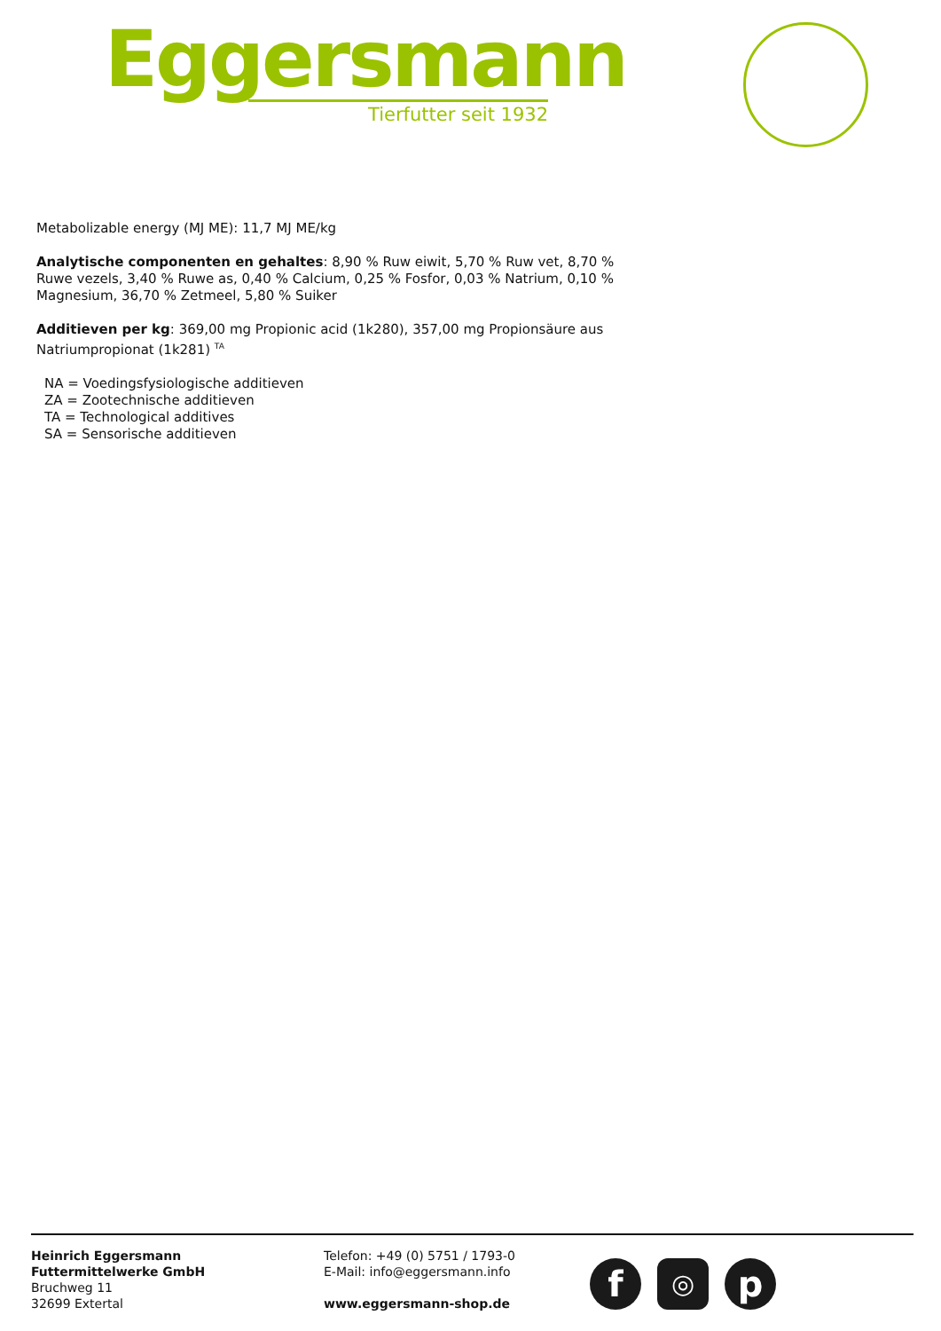Eggersmann
Tierfutter seit 1932
Metabolizable energy (MJ ME): 11,7 MJ ME/kg
Analytische componenten en gehaltes: 8,90 % Ruw eiwit, 5,70 % Ruw vet, 8,70 % Ruwe vezels, 3,40 % Ruwe as, 0,40 % Calcium, 0,25 % Fosfor, 0,03 % Natrium, 0,10 % Magnesium, 36,70 % Zetmeel, 5,80 % Suiker
Additieven per kg: 369,00 mg Propionic acid (1k280), 357,00 mg Propionsäure aus Natriumpropionat (1k281) <sup>TA</sup>
NA = Voedingsfysiologische additieven
ZA = Zootechnische additieven
TA = Technological additives
SA = Sensorische additieven
Heinrich Eggersmann
Futtermittelwerke GmbH
Bruchweg 11
32699 Extertal
Telefon: +49 (0) 5751 / 1793-0
E-Mail: info@eggersmann.info
www.eggersmann-shop.de
f
◎
p